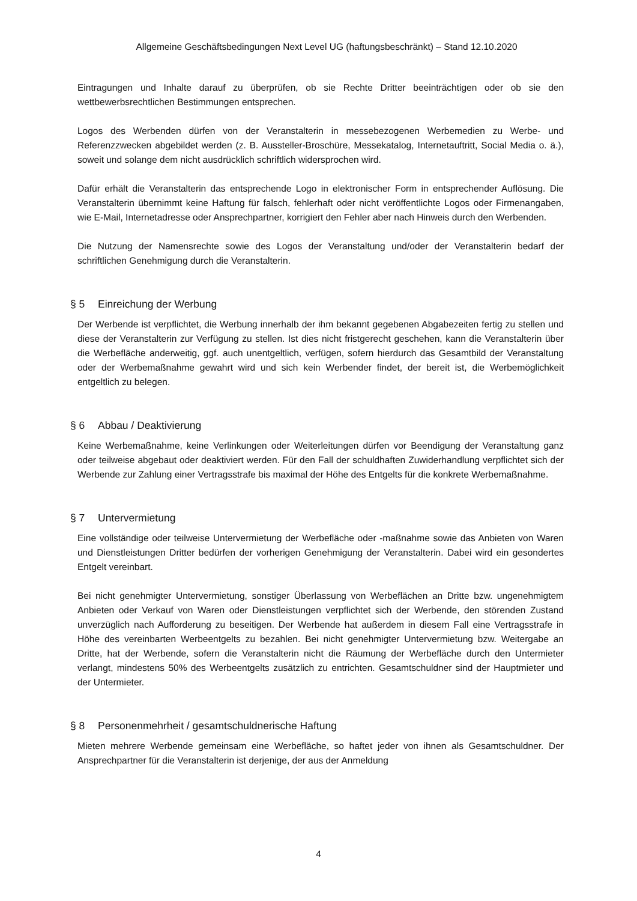Allgemeine Geschäftsbedingungen Next Level UG (haftungsbeschränkt) – Stand 12.10.2020
Eintragungen und Inhalte darauf zu überprüfen, ob sie Rechte Dritter beeinträchtigen oder ob sie den wettbewerbsrechtlichen Bestimmungen entsprechen.
Logos des Werbenden dürfen von der Veranstalterin in messebezogenen Werbemedien zu Werbe- und Referenzzwecken abgebildet werden (z. B. Aussteller-Broschüre, Messekatalog, Internetauftritt, Social Media o. ä.), soweit und solange dem nicht ausdrücklich schriftlich widersprochen wird.
Dafür erhält die Veranstalterin das entsprechende Logo in elektronischer Form in entsprechender Auflösung. Die Veranstalterin übernimmt keine Haftung für falsch, fehlerhaft oder nicht veröffentlichte Logos oder Firmenangaben, wie E-Mail, Internetadresse oder Ansprechpartner, korrigiert den Fehler aber nach Hinweis durch den Werbenden.
Die Nutzung der Namensrechte sowie des Logos der Veranstaltung und/oder der Veranstalterin bedarf der schriftlichen Genehmigung durch die Veranstalterin.
§ 5 Einreichung der Werbung
Der Werbende ist verpflichtet, die Werbung innerhalb der ihm bekannt gegebenen Abgabezeiten fertig zu stellen und diese der Veranstalterin zur Verfügung zu stellen. Ist dies nicht fristgerecht geschehen, kann die Veranstalterin über die Werbefläche anderweitig, ggf. auch unentgeltlich, verfügen, sofern hierdurch das Gesamtbild der Veranstaltung oder der Werbemaßnahme gewahrt wird und sich kein Werbender findet, der bereit ist, die Werbemöglichkeit entgeltlich zu belegen.
§ 6 Abbau / Deaktivierung
Keine Werbemaßnahme, keine Verlinkungen oder Weiterleitungen dürfen vor Beendigung der Veranstaltung ganz oder teilweise abgebaut oder deaktiviert werden. Für den Fall der schuldhaften Zuwiderhandlung verpflichtet sich der Werbende zur Zahlung einer Vertragsstrafe bis maximal der Höhe des Entgelts für die konkrete Werbemaßnahme.
§ 7 Untervermietung
Eine vollständige oder teilweise Untervermietung der Werbefläche oder -maßnahme sowie das Anbieten von Waren und Dienstleistungen Dritter bedürfen der vorherigen Genehmigung der Veranstalterin. Dabei wird ein gesondertes Entgelt vereinbart.
Bei nicht genehmigter Untervermietung, sonstiger Überlassung von Werbeflächen an Dritte bzw. ungenehmigtem Anbieten oder Verkauf von Waren oder Dienstleistungen verpflichtet sich der Werbende, den störenden Zustand unverzüglich nach Aufforderung zu beseitigen. Der Werbende hat außerdem in diesem Fall eine Vertragsstrafe in Höhe des vereinbarten Werbeentgelts zu bezahlen. Bei nicht genehmigter Untervermietung bzw. Weitergabe an Dritte, hat der Werbende, sofern die Veranstalterin nicht die Räumung der Werbefläche durch den Untermieter verlangt, mindestens 50% des Werbeentgelts zusätzlich zu entrichten. Gesamtschuldner sind der Hauptmieter und der Untermieter.
§ 8 Personenmehrheit / gesamtschuldnerische Haftung
Mieten mehrere Werbende gemeinsam eine Werbefläche, so haftet jeder von ihnen als Gesamtschuldner. Der Ansprechpartner für die Veranstalterin ist derjenige, der aus der Anmeldung
4